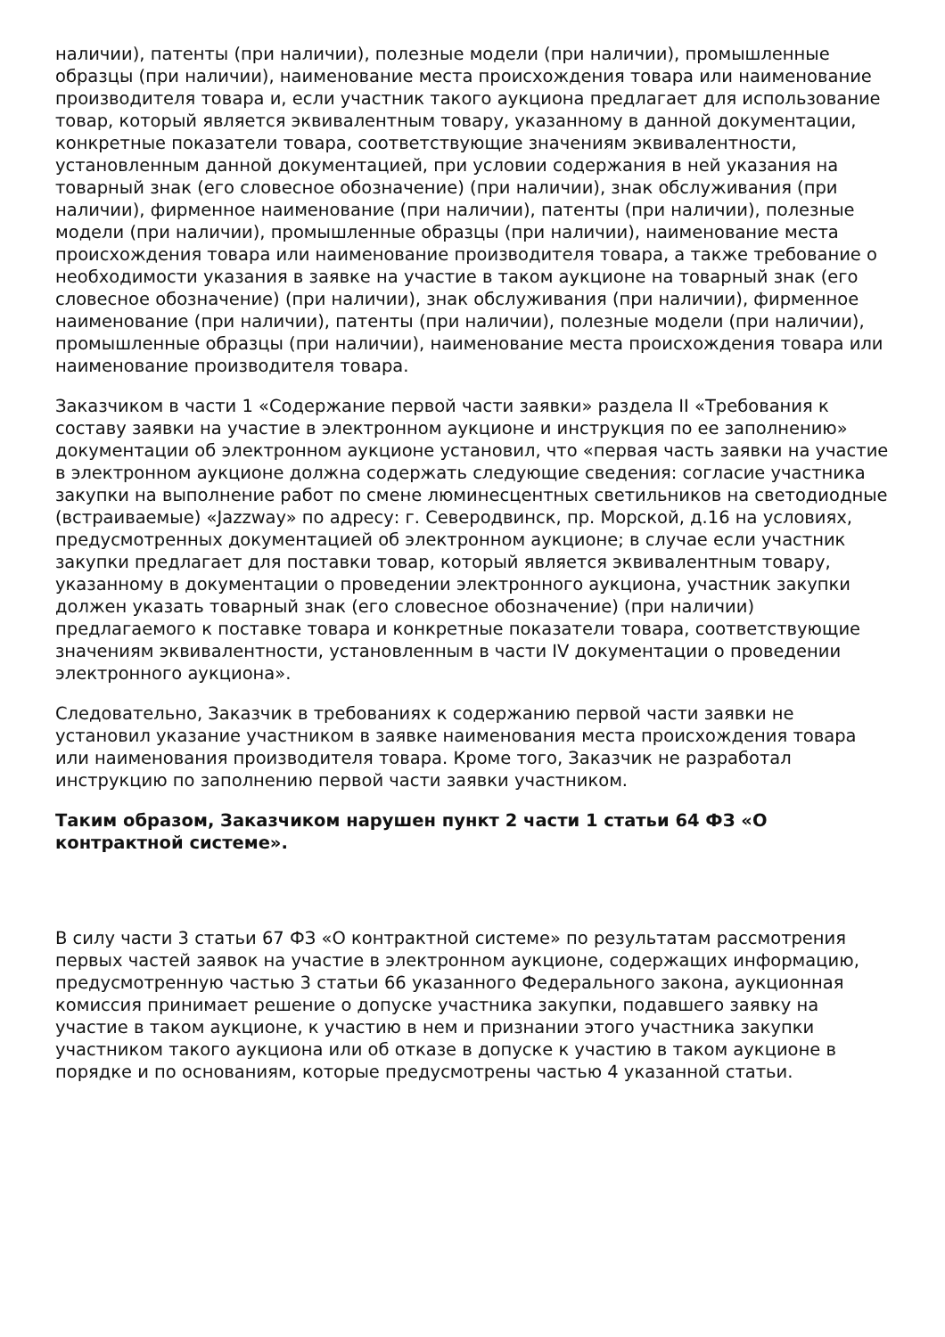наличии), патенты (при наличии), полезные модели (при наличии), промышленные образцы (при наличии), наименование места происхождения товара или наименование производителя товара и, если участник такого аукциона предлагает для использование товар, который является эквивалентным товару, указанному в данной документации, конкретные показатели товара, соответствующие значениям эквивалентности, установленным данной документацией, при условии содержания в ней указания на товарный знак (его словесное обозначение) (при наличии), знак обслуживания (при наличии), фирменное наименование (при наличии), патенты (при наличии), полезные модели (при наличии), промышленные образцы (при наличии), наименование места происхождения товара или наименование производителя товара, а также требование о необходимости указания в заявке на участие в таком аукционе на товарный знак (его словесное обозначение) (при наличии), знак обслуживания (при наличии), фирменное наименование (при наличии), патенты (при наличии), полезные модели (при наличии), промышленные образцы (при наличии), наименование места происхождения товара или наименование производителя товара.
Заказчиком в части 1 «Содержание первой части заявки» раздела II «Требования к составу заявки на участие в электронном аукционе и инструкция по ее заполнению» документации об электронном аукционе установил, что «первая часть заявки на участие в электронном аукционе должна содержать следующие сведения: согласие участника закупки на выполнение работ по смене люминесцентных светильников на светодиодные (встраиваемые) «Jazzway» по адресу: г. Северодвинск, пр. Морской, д.16 на условиях, предусмотренных документацией об электронном аукционе; в случае если участник закупки предлагает для поставки товар, который является эквивалентным товару, указанному в документации о проведении электронного аукциона, участник закупки должен указать товарный знак (его словесное обозначение) (при наличии) предлагаемого к поставке товара и конкретные показатели товара, соответствующие значениям эквивалентности, установленным в части IV документации о проведении электронного аукциона».
Следовательно, Заказчик в требованиях к содержанию первой части заявки не установил указание участником в заявке наименования места происхождения товара или наименования производителя товара. Кроме того, Заказчик не разработал инструкцию по заполнению первой части заявки участником.
Таким образом, Заказчиком нарушен пункт 2 части 1 статьи 64 ФЗ «О контрактной системе».
В силу части 3 статьи 67 ФЗ «О контрактной системе» по результатам рассмотрения первых частей заявок на участие в электронном аукционе, содержащих информацию, предусмотренную частью 3 статьи 66 указанного Федерального закона, аукционная комиссия принимает решение о допуске участника закупки, подавшего заявку на участие в таком аукционе, к участию в нем и признании этого участника закупки участником такого аукциона или об отказе в допуске к участию в таком аукционе в порядке и по основаниям, которые предусмотрены частью 4 указанной статьи.